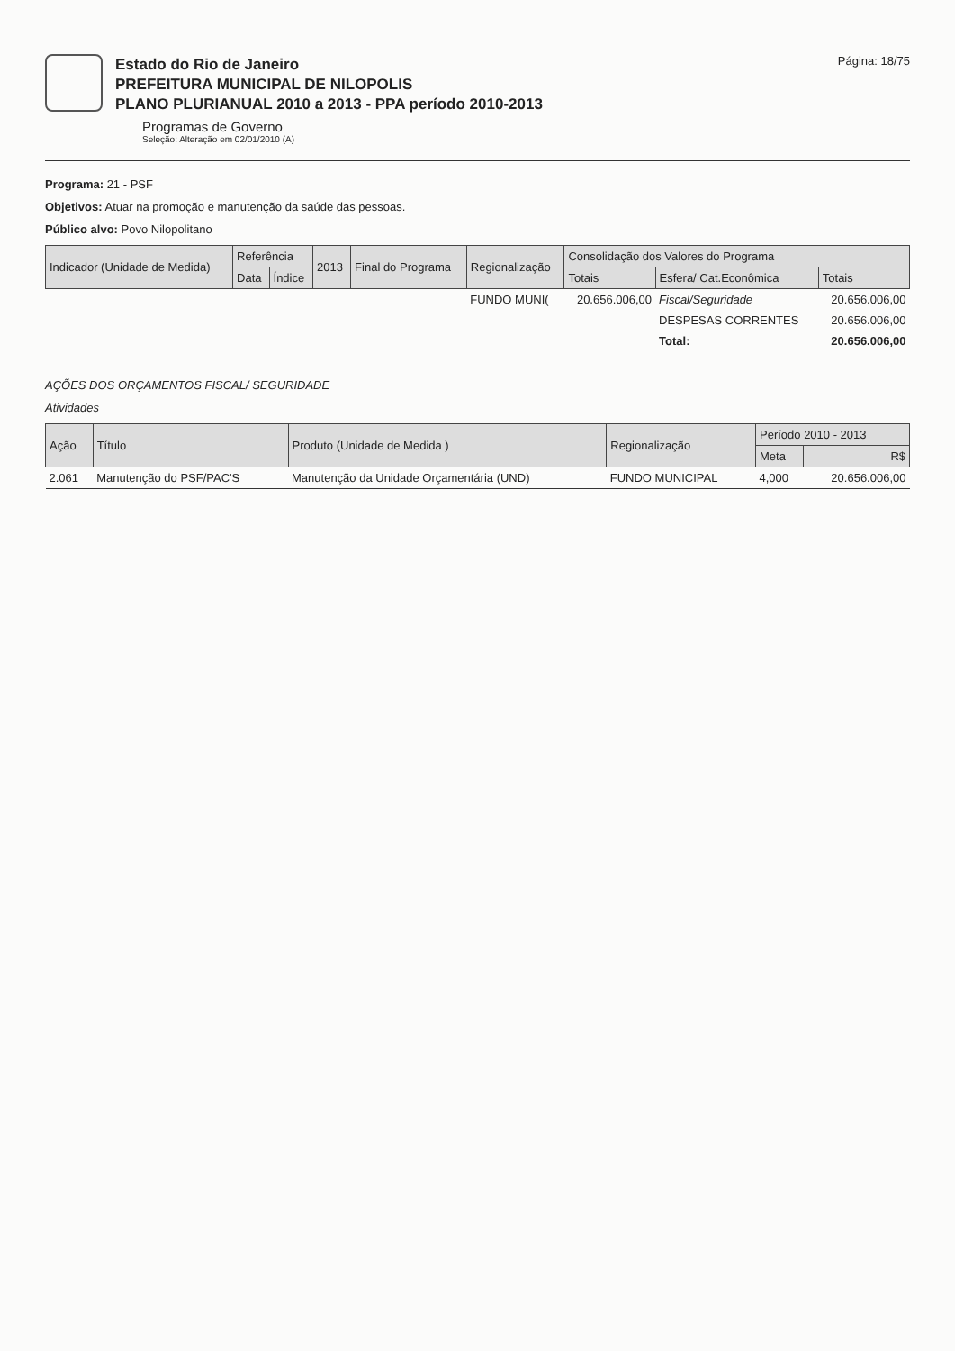Estado do Rio de Janeiro
PREFEITURA MUNICIPAL DE NILOPOLIS
PLANO PLURIANUAL 2010 a 2013 - PPA período 2010-2013
Programas de Governo
Seleção: Alteração em 02/01/2010 (A)
Página: 18/75
Programa: 21 - PSF
Objetivos: Atuar na promoção e manutenção da saúde das pessoas.
Público alvo: Povo Nilopolitano
| Indicador (Unidade de Medida) | Referência | | 2013 | Final do Programa | Regionalização | Consolidação dos Valores do Programa | | |
| --- | --- | --- | --- | --- | --- | --- | --- | --- |
| | Data | Índice | | | | Totais | Esfera/ Cat.Econômica | Totais |
| | | | | | FUNDO MUNI( | 20.656.006,00 | Fiscal/Seguridade | 20.656.006,00 |
| | | | | | | | DESPESAS CORRENTES | 20.656.006,00 |
| | | | | | | | Total: | 20.656.006,00 |
AÇÕES DOS ORÇAMENTOS FISCAL/ SEGURIDADE
Atividades
| Ação | Título | Produto (Unidade de Medida ) | Regionalização | Período 2010 - 2013 | |
| --- | --- | --- | --- | --- | --- |
| | | | | Meta | R$ |
| 2.061 | Manutenção do PSF/PAC'S | Manutenção da Unidade Orçamentária (UND) | FUNDO MUNICIPAL | 4,000 | 20.656.006,00 |